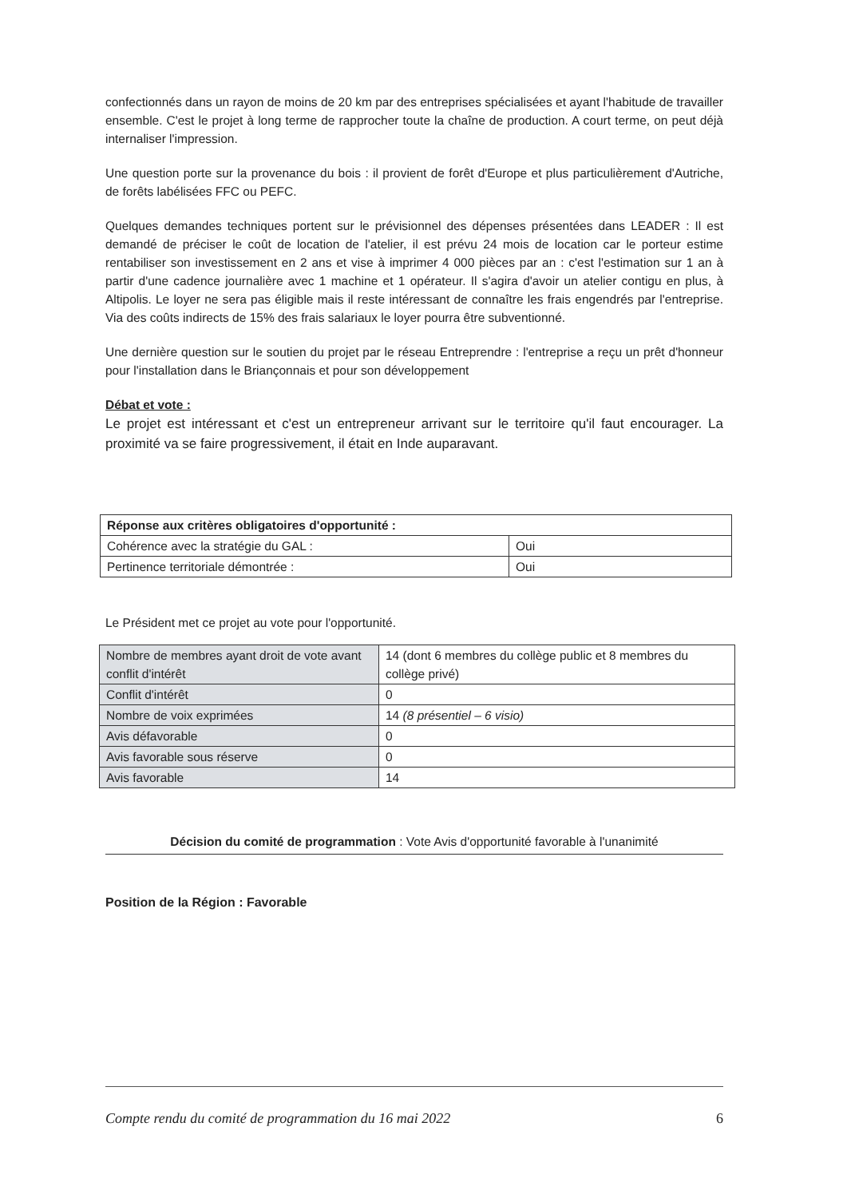confectionnés dans un rayon de moins de 20 km par des entreprises spécialisées et ayant l'habitude de travailler ensemble. C'est le projet à long terme de rapprocher toute la chaîne de production. A court terme, on peut déjà internaliser l'impression.
Une question porte sur la provenance du bois : il provient de forêt d'Europe et plus particulièrement d'Autriche, de forêts labélisées FFC ou PEFC.
Quelques demandes techniques portent sur le prévisionnel des dépenses présentées dans LEADER : Il est demandé de préciser le coût de location de l'atelier, il est prévu 24 mois de location car le porteur estime rentabiliser son investissement en 2 ans et vise à imprimer 4 000 pièces par an : c'est l'estimation sur 1 an à partir d'une cadence journalière avec 1 machine et 1 opérateur. Il s'agira d'avoir un atelier contigu en plus, à Altipolis. Le loyer ne sera pas éligible mais il reste intéressant de connaître les frais engendrés par l'entreprise. Via des coûts indirects de 15% des frais salariaux le loyer pourra être subventionné.
Une dernière question sur le soutien du projet par le réseau Entreprendre : l'entreprise a reçu un prêt d'honneur pour l'installation dans le Briançonnais et pour son développement
Débat et vote :
Le projet est intéressant et c'est un entrepreneur arrivant sur le territoire qu'il faut encourager. La proximité va se faire progressivement, il était en Inde auparavant.
| Réponse aux critères obligatoires d'opportunité : | |
| Cohérence avec la stratégie du GAL : | Oui |
| Pertinence territoriale démontrée : | Oui |
Le Président met ce projet au vote pour l'opportunité.
| Nombre de membres ayant droit de vote avant conflit d'intérêt | 14 (dont 6 membres du collège public et 8 membres du collège privé) |
| Conflit d'intérêt | 0 |
| Nombre de voix exprimées | 14 (8 présentiel – 6 visio) |
| Avis défavorable | 0 |
| Avis favorable sous réserve | 0 |
| Avis favorable | 14 |
Décision du comité de programmation : Vote Avis d'opportunité favorable à l'unanimité
Position de la Région : Favorable
Compte rendu du comité de programmation du 16 mai 2022 6